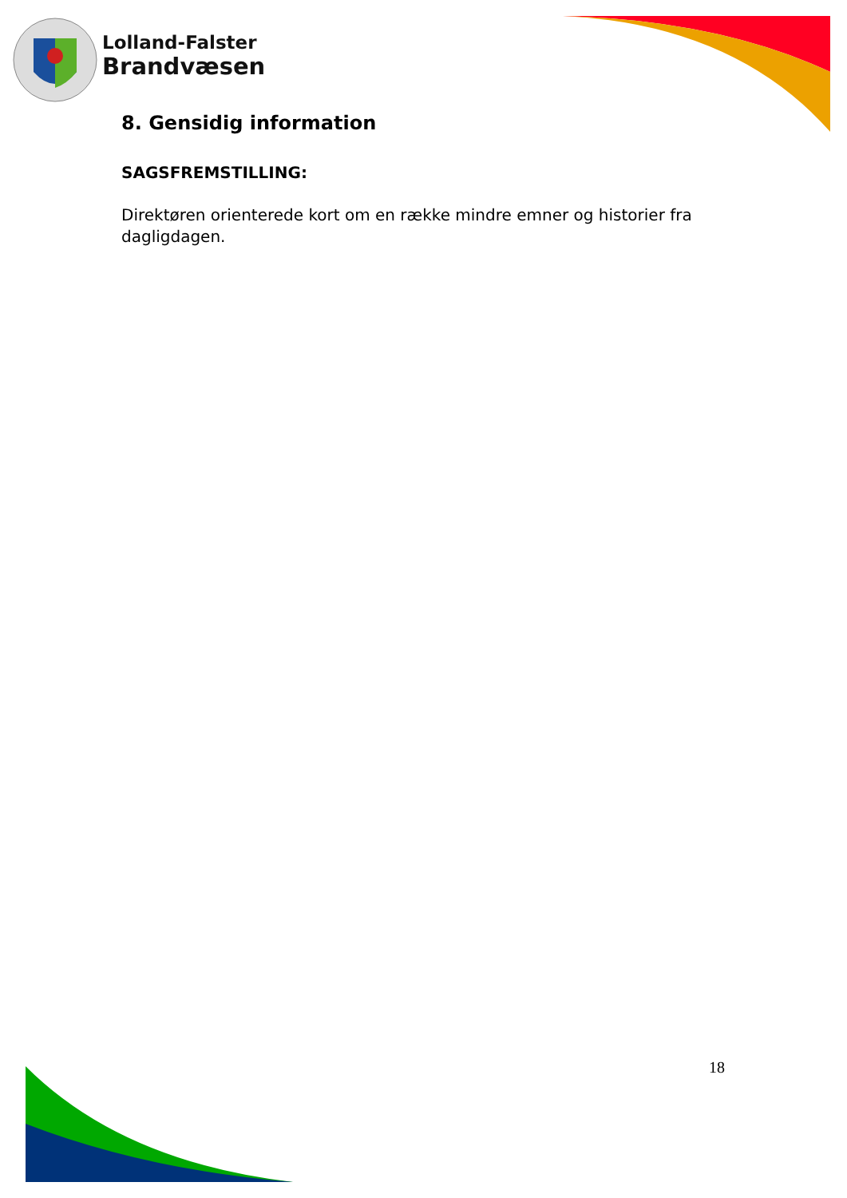Lolland-Falster
Brandvæsen
8. Gensidig information
SAGSFREMSTILLING:
Direktøren orienterede kort om en række mindre emner og historier fra dagligdagen.
18